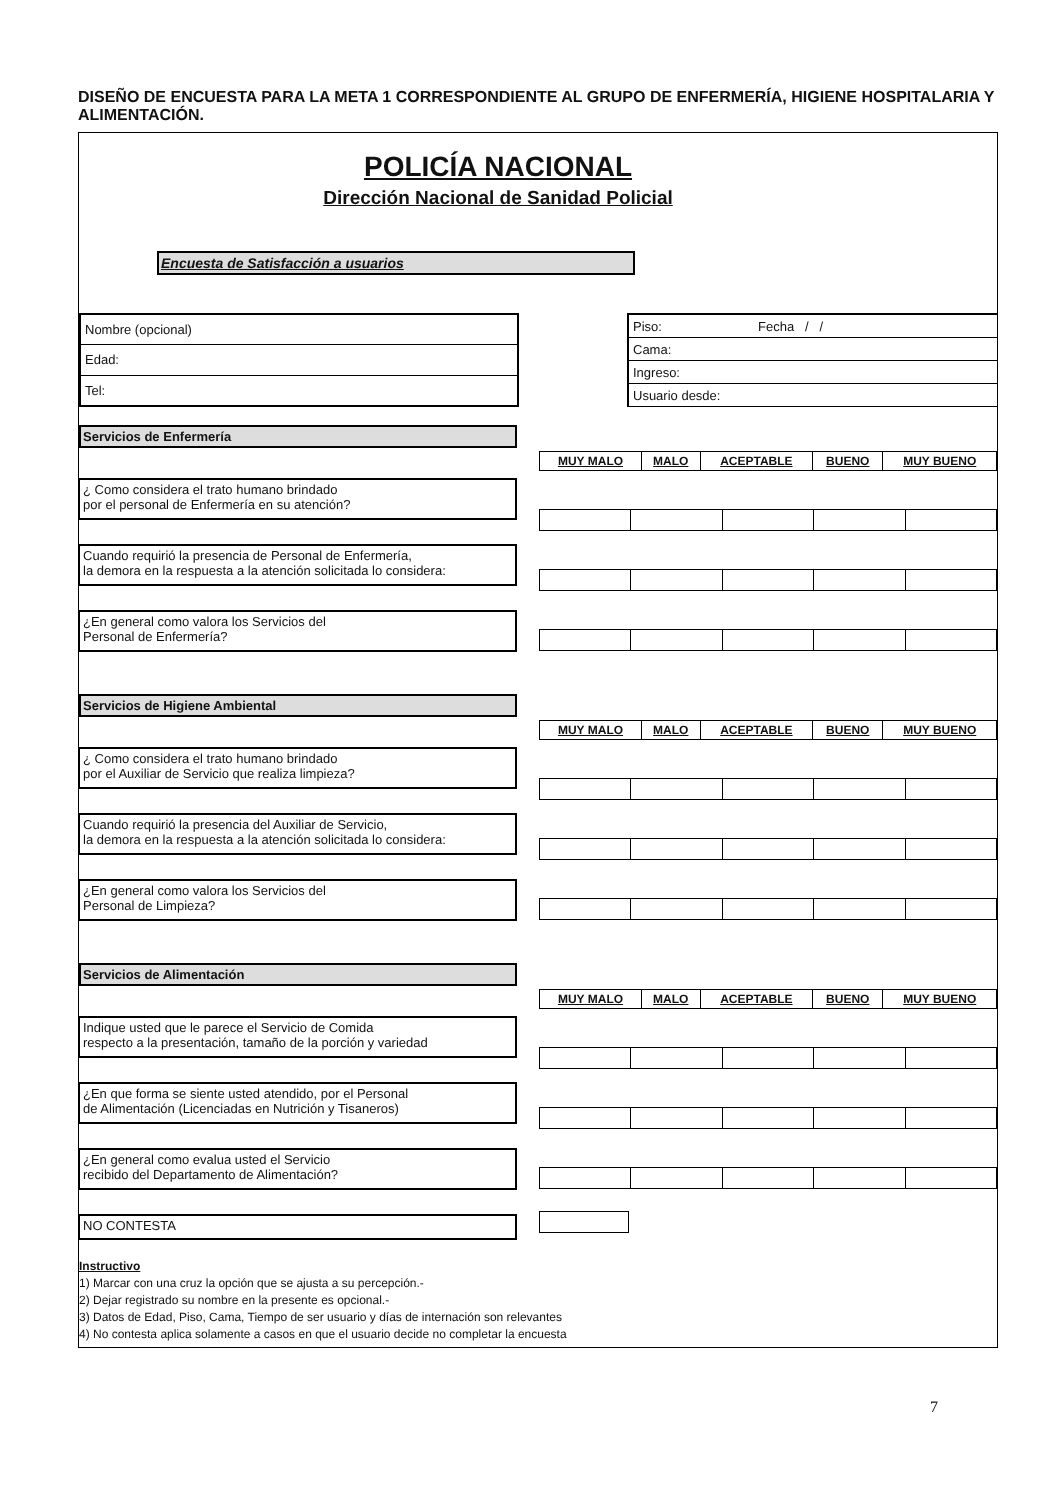DISEÑO DE ENCUESTA PARA LA META 1 CORRESPONDIENTE AL GRUPO DE ENFERMERÍA, HIGIENE HOSPITALARIA Y ALIMENTACIÓN.
POLICÍA NACIONAL
Dirección Nacional de Sanidad Policial
Encuesta de Satisfacción a usuarios
| Nombre (opcional) |
| Edad: |
| Tel: |
| Piso: | Fecha / / |
| Cama: | |
| Ingreso: | |
| Usuario desde: | |
Servicios de Enfermería
¿ Como considera el trato humano brindado
por el personal de Enfermería en su atención?
Cuando requirió la presencia de Personal de Enfermería,
la demora en la respuesta a la atención solicitada lo considera:
¿En general como valora los Servicios del
Personal de Enfermería?
| MUY MALO | MALO | ACEPTABLE | BUENO | MUY BUENO |
Servicios de Higiene Ambiental
¿ Como considera el trato humano brindado
por el Auxiliar de Servicio que realiza limpieza?
Cuando requirió la presencia del Auxiliar de Servicio,
la demora en la respuesta a la atención solicitada lo considera:
¿En general como valora los Servicios del
Personal de Limpieza?
| MUY MALO | MALO | ACEPTABLE | BUENO | MUY BUENO |
Servicios de Alimentación
Indique usted que le parece el Servicio de Comida
respecto a la presentación, tamaño de la porción y variedad
¿En que forma se siente usted atendido, por el Personal
de Alimentación (Licenciadas en Nutrición y Tisaneros)
¿En general como evalua usted el Servicio
recibido del Departamento de Alimentación?
NO CONTESTA
| MUY MALO | MALO | ACEPTABLE | BUENO | MUY BUENO |
Instructivo
1) Marcar con una cruz la opción que se ajusta a su percepción.-
2) Dejar registrado su nombre en la presente es opcional.-
3) Datos de Edad, Piso, Cama, Tiempo de ser usuario y días de internación son relevantes
4) No contesta aplica solamente a casos en que el usuario decide no completar la encuesta
7